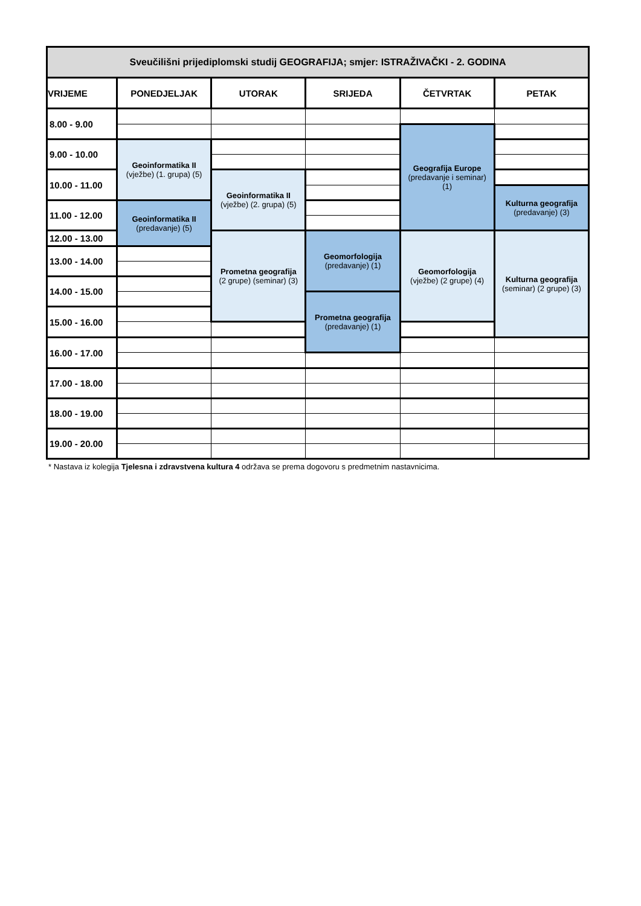| Sveučilišni prijediplomski studij GEOGRAFIJA; smjer: ISTRAŽIVAČKI - 2. GODINA | | | | | |
| --- | --- | --- | --- | --- | --- |
| VRIJEME | PONEDJELJAK | UTORAK | SRIJEDA | ČETVRTAK | PETAK |
| 8.00 - 9.00 | | | | | |
| | | | | Geografija Europe (predavanje i seminar) (1) | |
| 9.00 - 10.00 | Geoinformatika II (vježbe) (1. grupa) (5) | | | | |
| 10.00 - 11.00 | | Geoinformatika II (vježbe) (2. grupa) (5) | | | |
| | | | | | Kulturna geografija (predavanje) (3) |
| 11.00 - 12.00 | Geoinformatika II (predavanje) (5) | | | | |
| 12.00 - 13.00 | | Prometna geografija (2 grupe) (seminar) (3) | Geomorfologija (predavanje) (1) | Geomorfologija (vježbe) (2 grupe) (4) | |
| | | | | | Kulturna geografija (seminar) (2 grupe) (3) |
| 13.00 - 14.00 | | | | | |
| 14.00 - 15.00 | | | | | |
| | | | Prometna geografija (predavanje) (1) | | |
| 15.00 - 16.00 | | | | | |
| 16.00 - 17.00 | | | | | |
| 17.00 - 18.00 | | | | | |
| 18.00 - 19.00 | | | | | |
| 19.00 - 20.00 | | | | | |
* Nastava iz kolegija Tjelesna i zdravstvena kultura 4 održava se prema dogovoru s predmetnim nastavnicima.